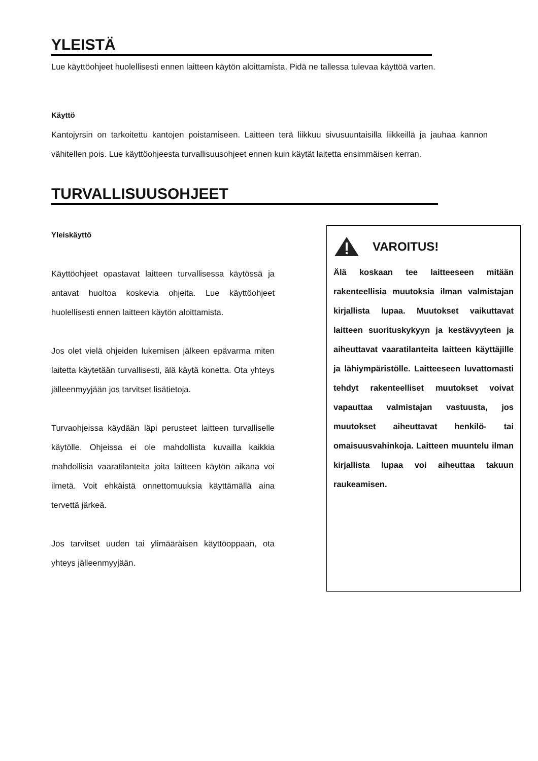YLEISTÄ
Lue käyttöohjeet huolellisesti ennen laitteen käytön aloittamista. Pidä ne tallessa tulevaa käyttöä varten.
Käyttö
Kantojyrsin on tarkoitettu kantojen poistamiseen. Laitteen terä liikkuu sivusuuntaisilla liikkeillä ja jauhaa kannon vähitellen pois. Lue käyttöohjeesta turvallisuusohjeet ennen kuin käytät laitetta ensimmäisen kerran.
TURVALLISUUSOHJEET
Yleiskäyttö
Käyttöohjeet opastavat laitteen turvallisessa käytössä ja antavat huoltoa koskevia ohjeita. Lue käyttöohjeet huolellisesti ennen laitteen käytön aloittamista.
Jos olet vielä ohjeiden lukemisen jälkeen epävarma miten laitetta käytetään turvallisesti, älä käytä konetta. Ota yhteys jälleenmyyjään jos tarvitset lisätietoja.
Turvaohjeissa käydään läpi perusteet laitteen turvalliselle käytölle. Ohjeissa ei ole mahdollista kuvailla kaikkia mahdollisia vaaratilanteita joita laitteen käytön aikana voi ilmetä. Voit ehkäistä onnettomuuksia käyttämällä aina tervettä järkeä.
Jos tarvitset uuden tai ylimääräisen käyttöoppaan, ota yhteys jälleenmyyjään.
VAROITUS!
Älä koskaan tee laitteeseen mitään rakenteellisia muutoksia ilman valmistajan kirjallista lupaa. Muutokset vaikuttavat laitteen suorituskykyyn ja kestävyyteen ja aiheuttavat vaaratilanteita laitteen käyttäjille ja lähiympäristölle. Laitteeseen luvattomasti tehdyt rakenteelliset muutokset voivat vapauttaa valmistajan vastuusta, jos muutokset aiheuttavat henkilö- tai omaisuusvahinkoja. Laitteen muuntelu ilman kirjallista lupaa voi aiheuttaa takuun raukeamisen.